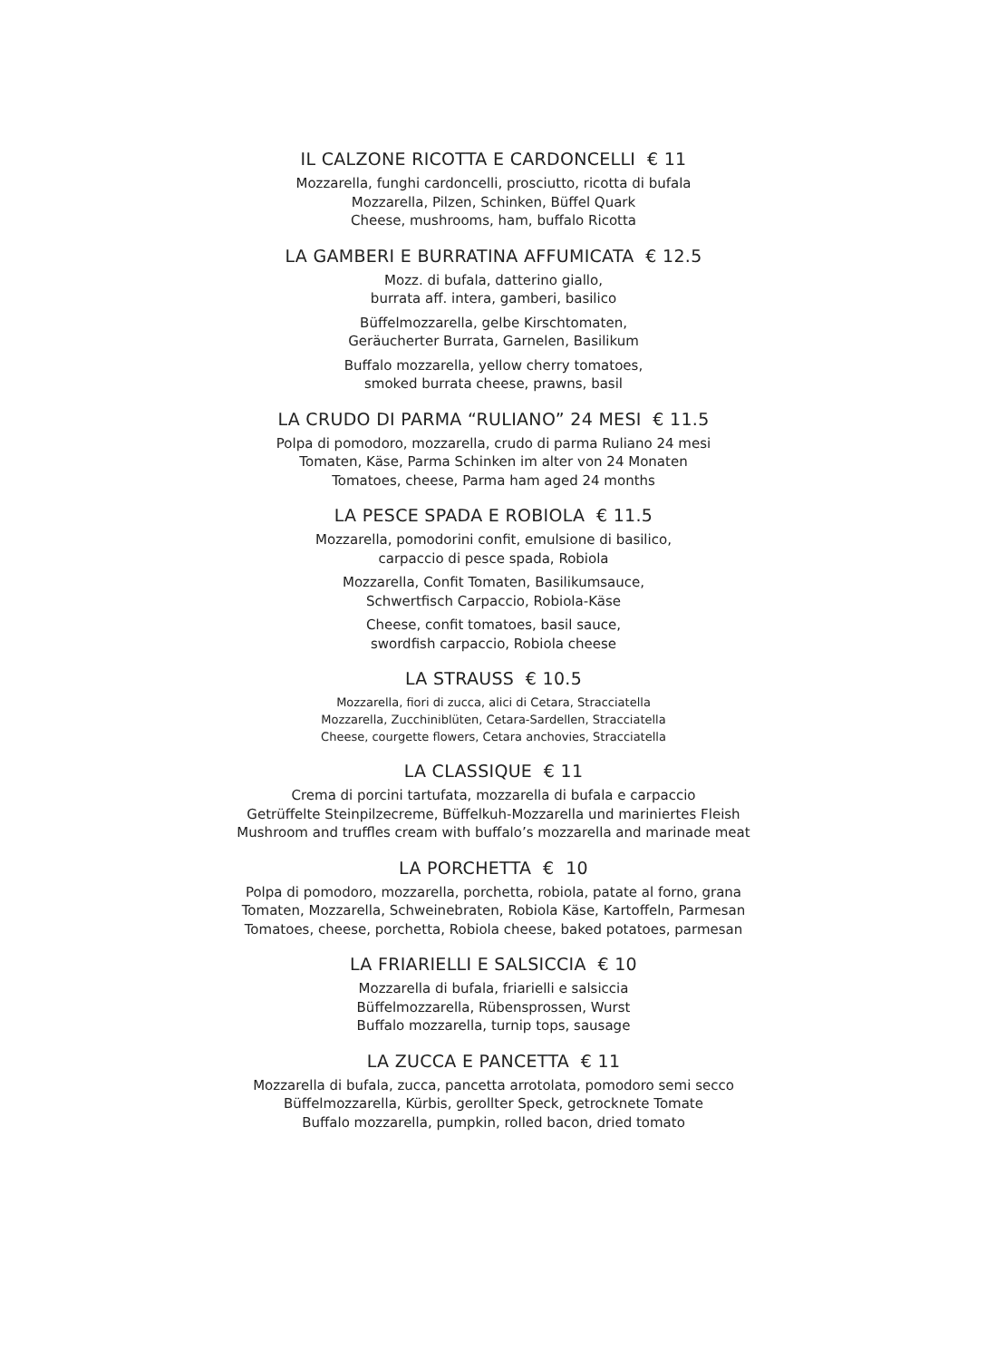IL CALZONE RICOTTA E CARDONCELLI € 11
Mozzarella, funghi cardoncelli, prosciutto, ricotta di bufala
Mozzarella, Pilzen, Schinken, Büffel Quark
Cheese, mushrooms, ham, buffalo Ricotta
LA GAMBERI E BURRATINA AFFUMICATA € 12.5
Mozz. di bufala, datterino giallo,
burrata aff. intera, gamberi, basilico
Büffelmozzarella, gelbe Kirschtomaten,
Geräucherter Burrata, Garnelen, Basilikum
Buffalo mozzarella, yellow cherry tomatoes,
smoked burrata cheese, prawns, basil
LA CRUDO DI PARMA “RULIANO” 24 MESI € 11.5
Polpa di pomodoro, mozzarella, crudo di parma Ruliano 24 mesi
Tomaten, Käse, Parma Schinken im alter von 24 Monaten
Tomatoes, cheese, Parma ham aged 24 months
LA PESCE SPADA E ROBIOLA € 11.5
Mozzarella, pomodorini confit, emulsione di basilico,
carpaccio di pesce spada, Robiola
Mozzarella, Confit Tomaten, Basilikumsauce,
Schwertfisch Carpaccio, Robiola-Käse
Cheese, confit tomatoes, basil sauce,
swordfish carpaccio, Robiola cheese
LA STRAUSS € 10.5
Mozzarella, fiori di zucca, alici di Cetara, Stracciatella
Mozzarella, Zucchiniblüten, Cetara-Sardellen, Stracciatella
Cheese, courgette flowers, Cetara anchovies, Stracciatella
LA CLASSIQUE € 11
Crema di porcini tartufata, mozzarella di bufala e carpaccio
Getrüffelte Steinpilzecreme, Büffelkuh-Mozzarella und mariniertes Fleish
Mushroom and truffles cream with buffalo’s mozzarella and marinade meat
LA PORCHETTA € 10
Polpa di pomodoro, mozzarella, porchetta, robiola, patate al forno, grana
Tomaten, Mozzarella, Schweinebraten, Robiola Käse, Kartoffeln, Parmesan
Tomatoes, cheese, porchetta, Robiola cheese, baked potatoes, parmesan
LA FRIARIELLI E SALSICCIA € 10
Mozzarella di bufala, friarielli e salsiccia
Büffelmozzarella, Rübensprossen, Wurst
Buffalo mozzarella, turnip tops, sausage
LA ZUCCA E PANCETTA € 11
Mozzarella di bufala, zucca, pancetta arrotolata, pomodoro semi secco
Büffelmozzarella, Kürbis, gerollter Speck, getrocknete Tomate
Buffalo mozzarella, pumpkin, rolled bacon, dried tomato